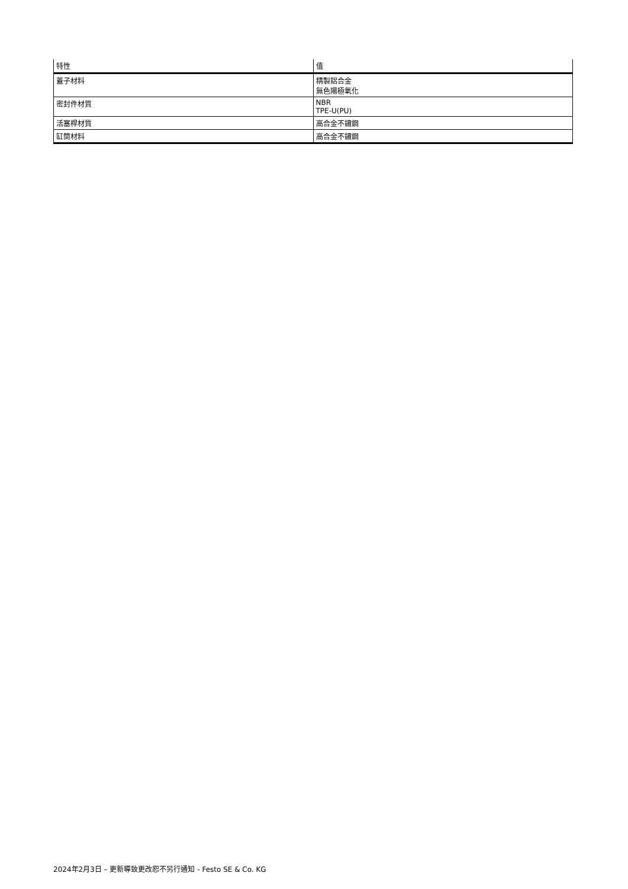| 特性 | 值 |
| --- | --- |
| 蓋子材料 | 精製鋁合金 無色陽極氧化 |
| 密封件材質 | NBR TPE-U(PU) |
| 活塞桿材質 | 高合金不鏽鋼 |
| 缸筒材料 | 高合金不鏽鋼 |
2024年2月3日 – 更新導致更改恕不另行通知 - Festo SE & Co. KG